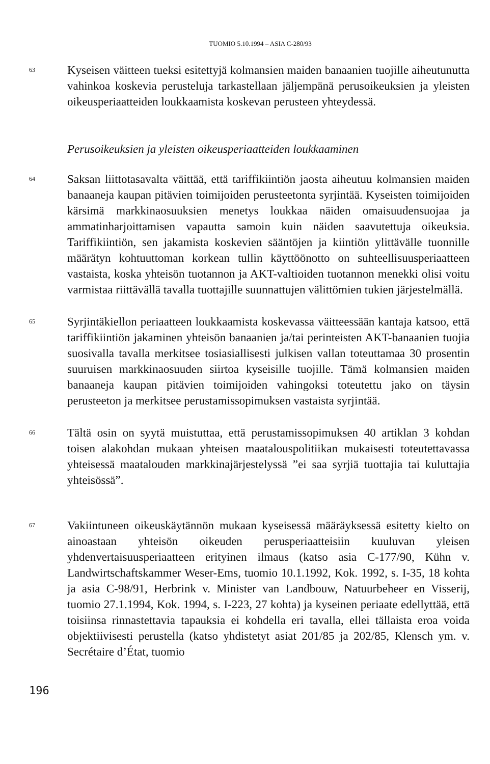TUOMIO 5.10.1994 – ASIA C-280/93
63
Kyseisen väitteen tueksi esitettyjä kolmansien maiden banaanien tuojille aiheutunutta vahinkoa koskevia perusteluja tarkastellaan jäljempänä perusoikeuksien ja yleisten oikeusperiaatteiden loukkaamista koskevan perusteen yhteydessä.
Perusoikeuksien ja yleisten oikeusperiaatteiden loukkaaminen
64
Saksan liittotasavalta väittää, että tariffikiintiön jaosta aiheutuu kolmansien maiden banaaneja kaupan pitävien toimijoiden perusteetonta syrjintää. Kyseisten toimijoiden kärsimä markkinaosuuksien menetys loukkaa näiden omaisuudensuojaa ja ammatinharjoittamisen vapautta samoin kuin näiden saavutettuja oikeuksia. Tariffikiintiön, sen jakamista koskevien sääntöjen ja kiintiön ylittävälle tuonnille määrätyn kohtuuttoman korkean tullin käyttöönotto on suhteellisuusperiaatteen vastaista, koska yhteisön tuotannon ja AKT-valtioiden tuotannon menekki olisi voitu varmistaa riittävällä tavalla tuottajille suunnattujen välittömien tukien järjestelmällä.
65
Syrjintäkiellon periaatteen loukkaamista koskevassa väitteessään kantaja katsoo, että tariffikiintiön jakaminen yhteisön banaanien ja/tai perinteisten AKT-banaanien tuojia suosivalla tavalla merkitsee tosiasiallisesti julkisen vallan toteuttamaa 30 prosentin suuruisen markkinaosuuden siirtoa kyseisille tuojille. Tämä kolmansien maiden banaaneja kaupan pitävien toimijoiden vahingoksi toteutettu jako on täysin perusteeton ja merkitsee perustamissopimuksen vastaista syrjintää.
66
Tältä osin on syytä muistuttaa, että perustamissopimuksen 40 artiklan 3 kohdan toisen alakohdan mukaan yhteisen maatalouspolitiikan mukaisesti toteutettavassa yhteisessä maatalouden markkinajärjestelyssä ”ei saa syrjiä tuottajia tai kuluttajia yhteisössä”.
67
Vakiintuneen oikeuskäytännön mukaan kyseisessä määräyksessä esitetty kielto on ainoastaan yhteisön oikeuden perusperiaatteisiin kuuluvan yleisen yhdenvertaisuusperiaatteen erityinen ilmaus (katso asia C-177/90, Kühn v. Landwirtschaftskammer Weser-Ems, tuomio 10.1.1992, Kok. 1992, s. I-35, 18 kohta ja asia C-98/91, Herbrink v. Minister van Landbouw, Natuurbeheer en Visserij, tuomio 27.1.1994, Kok. 1994, s. I-223, 27 kohta) ja kyseinen periaate edellyttää, että toisiinsa rinnastettavia tapauksia ei kohdella eri tavalla, ellei tällaista eroa voida objektiivisesti perustella (katso yhdistetyt asiat 201/85 ja 202/85, Klensch ym. v. Secrétaire d’État, tuomio
196